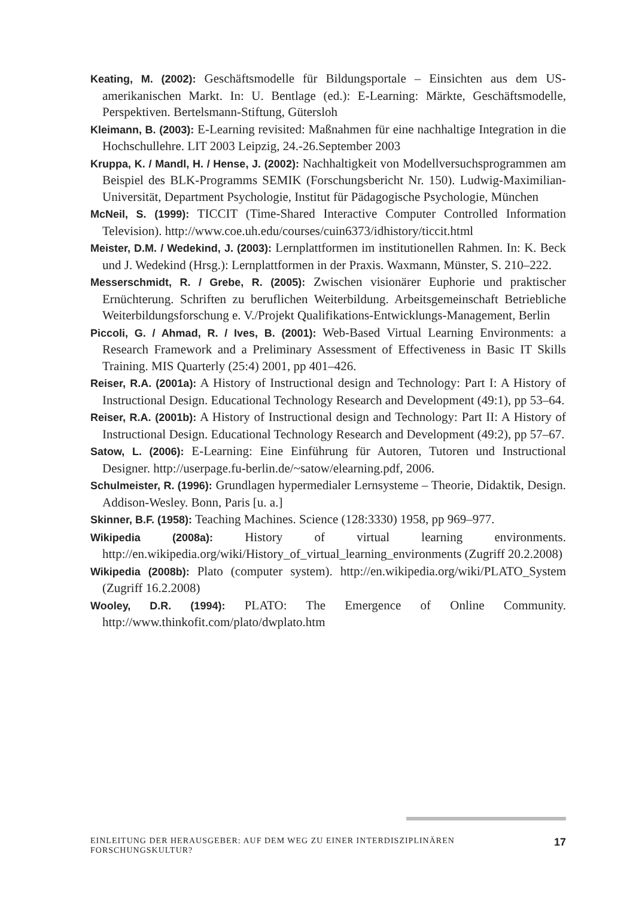Keating, M. (2002): Geschäftsmodelle für Bildungsportale – Einsichten aus dem US-amerikanischen Markt. In: U. Bentlage (ed.): E-Learning: Märkte, Geschäftsmodelle, Perspektiven. Bertelsmann-Stiftung, Gütersloh
Kleimann, B. (2003): E-Learning revisited: Maßnahmen für eine nachhaltige Integration in die Hochschullehre. LIT 2003 Leipzig, 24.-26.September 2003
Kruppa, K. / Mandl, H. / Hense, J. (2002): Nachhaltigkeit von Modellversuchsprogrammen am Beispiel des BLK-Programms SEMIK (Forschungsbericht Nr. 150). Ludwig-Maximilian-Universität, Department Psychologie, Institut für Pädagogische Psychologie, München
McNeil, S. (1999): TICCIT (Time-Shared Interactive Computer Controlled Information Television). http://www.coe.uh.edu/courses/cuin6373/idhistory/ticcit.html
Meister, D.M. / Wedekind, J. (2003): Lernplattformen im institutionellen Rahmen. In: K. Beck und J. Wedekind (Hrsg.): Lernplattformen in der Praxis. Waxmann, Münster, S. 210–222.
Messerschmidt, R. / Grebe, R. (2005): Zwischen visionärer Euphorie und praktischer Ernüchterung. Schriften zu beruflichen Weiterbildung. Arbeitsgemeinschaft Betriebliche Weiterbildungsforschung e. V./Projekt Qualifikations-Entwicklungs-Management, Berlin
Piccoli, G. / Ahmad, R. / Ives, B. (2001): Web-Based Virtual Learning Environments: a Research Framework and a Preliminary Assessment of Effectiveness in Basic IT Skills Training. MIS Quarterly (25:4) 2001, pp 401–426.
Reiser, R.A. (2001a): A History of Instructional design and Technology: Part I: A History of Instructional Design. Educational Technology Research and Development (49:1), pp 53–64.
Reiser, R.A. (2001b): A History of Instructional design and Technology: Part II: A History of Instructional Design. Educational Technology Research and Development (49:2), pp 57–67.
Satow, L. (2006): E-Learning: Eine Einführung für Autoren, Tutoren und Instructional Designer. http://userpage.fu-berlin.de/~satow/elearning.pdf, 2006.
Schulmeister, R. (1996): Grundlagen hypermedialer Lernsysteme – Theorie, Didaktik, Design. Addison-Wesley. Bonn, Paris [u. a.]
Skinner, B.F. (1958): Teaching Machines. Science (128:3330) 1958, pp 969–977.
Wikipedia (2008a): History of virtual learning environments. http://en.wikipedia.org/wiki/History_of_virtual_learning_environments (Zugriff 20.2.2008)
Wikipedia (2008b): Plato (computer system). http://en.wikipedia.org/wiki/PLATO_System (Zugriff 16.2.2008)
Wooley, D.R. (1994): PLATO: The Emergence of Online Community. http://www.thinkofit.com/plato/dwplato.htm
EINLEITUNG DER HERAUSGEBER: AUF DEM WEG ZU EINER INTERDISZIPLINÄREN FORSCHUNGSKULTUR? 17